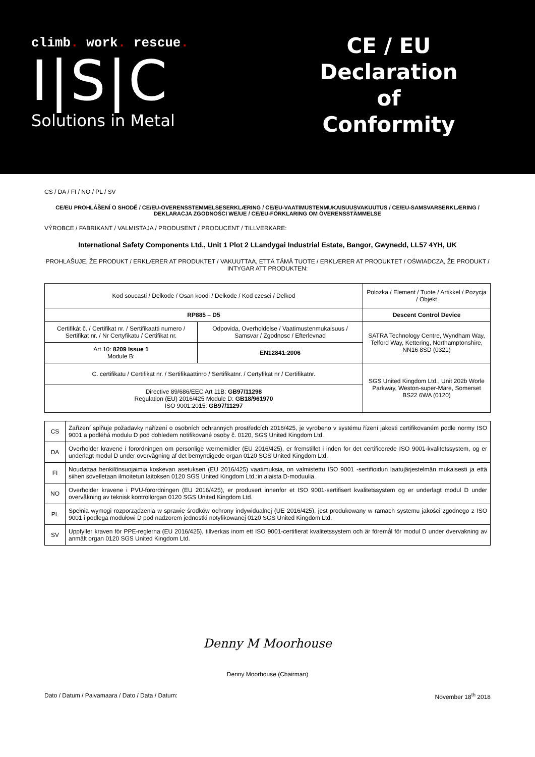climb. work. rescue.
I|S|C
Solutions in Metal
CE / EU
Declaration
of
Conformity
CS / DA / FI / NO / PL / SV
CE/EU PROHLÁŠENÍ O SHODĚ / CE/EU-OVERENSSTEMMELSESERKLÆRING / CE/EU-VAATIMUSTENMUKAISUUSVAKUUTUS / CE/EU-SAMSVARSERKLÆRING / DEKLARACJA ZGODNOŚCI WE/UE / CE/EU-FÖRKLARING OM ÖVERENSSTÄMMELSE
VÝROBCE / FABRIKANT / VALMISTAJA / PRODUSENT / PRODUCENT / TILLVERKARE:
International Safety Components Ltd., Unit 1 Plot 2 LLandygai Industrial Estate, Bangor, Gwynedd, LL57 4YH, UK
PROHLAŠUJE, ŽE PRODUKT / ERKLÆRER AT PRODUKTET / VAKUUTTAA, ETTÄ TÄMÄ TUOTE / ERKLÆRER AT PRODUKTET / OŚWIADCZA, ŽE PRODUKT / INTYGAR ATT PRODUKTEN:
| Kod soucasti / Delkode / Osan koodi / Delkode / Kod czesci / Delkod | | Polozka / Element / Tuote / Artikkel / Pozycja / Objekt |
| RP885 – D5 | | Descent Control Device |
| Certifikát č. / Certifikat nr. / Sertifikaatti numero / Sertifikat nr. / Nr Certyfikatu / Certifikat nr. | Odpovida, Overholdelse / Vaatimustenmukaisuus / Samsvar / Zgodnosc / Efterlevnad | SATRA Technology Centre, Wyndham Way, Telford Way, Kettering, Northamptonshire, NN16 8SD (0321) |
| Art 10: 8209 Issue 1 Module B: | EN12841:2006 | |
| C. certifikatu / Certifikat nr. / Sertifikaattinro / Sertifikatnr. / Certyfikat nr / Certifikatnr. | | SGS United Kingdom Ltd., Unit 202b Worle Parkway, Weston-super-Mare, Somerset BS22 6WA (0120) |
| Directive 89/686/EEC Art 11B: GB97/11298 Regulation (EU) 2016/425 Module D: GB18/961970 ISO 9001:2015: GB97/11297 | | |
| CS | Zařízení splňuje požadavky nařízení o osobních ochranných prostředcích 2016/425, je vyrobeno v systému řízení jakosti certifikovaném podle normy ISO 9001 a podléhá modulu D pod dohledem notifikované osoby č. 0120, SGS United Kingdom Ltd. |
| DA | Overholder kravene i forordningen om personlige værnemidler (EU 2016/425), er fremstillet i inden for det certificerede ISO 9001-kvalitetssystem, og er underlagt modul D under overvågning af det bemyndigede organ 0120 SGS United Kingdom Ltd. |
| FI | Noudattaa henkilönsuojaimia koskevan asetuksen (EU 2016/425) vaatimuksia, on valmistettu ISO 9001 -sertifioidun laatujärjestelmän mukaisesti ja että siihen sovelletaan ilmoitetun laitoksen 0120 SGS United Kingdom Ltd.:in alaista D-moduulia. |
| NO | Overholder kravene i PVU-forordningen (EU 2016/425), er produsert innenfor et ISO 9001-sertifisert kvalitetssystem og er underlagt modul D under overvåkning av teknisk kontrollorgan 0120 SGS United Kingdom Ltd. |
| PL | Spełnia wymogi rozporządzenia w sprawie środków ochrony indywidualnej (UE 2016/425), jest produkowany w ramach systemu jakości zgodnego z ISO 9001 i podlega modułowi D pod nadzorem jednostki notyfikowanej 0120 SGS United Kingdom Ltd. |
| SV | Uppfyller kraven för PPE-reglerna (EU 2016/425), tillverkas inom ett ISO 9001-certifierat kvalitetssystem och är föremål för modul D under övervakning av anmält organ 0120 SGS United Kingdom Ltd. |
Denny M Moorhouse
Denny Moorhouse (Chairman)
Dato / Datum / Paivamaara / Dato / Data / Datum: November 18<sup>th</sup> 2018